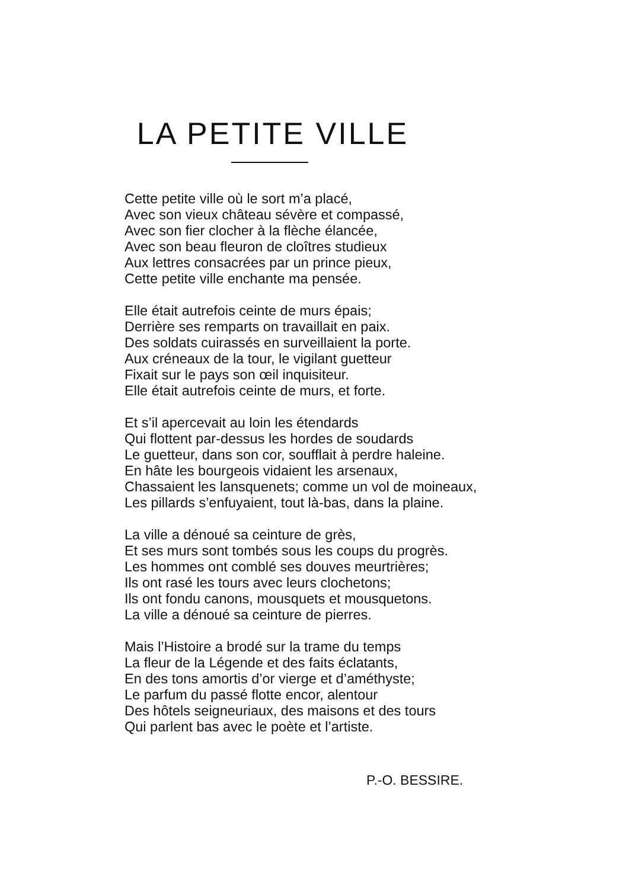LA PETITE VILLE
Cette petite ville où le sort m’a placé,
Avec son vieux château sévère et compassé,
Avec son fier clocher à la flèche élancée,
Avec son beau fleuron de cloîtres studieux
Aux lettres consacrées par un prince pieux,
Cette petite ville enchante ma pensée.
Elle était autrefois ceinte de murs épais;
Derrière ses remparts on travaillait en paix.
Des soldats cuirassés en surveillaient la porte.
Aux créneaux de la tour, le vigilant guetteur
Fixait sur le pays son œil inquisiteur.
Elle était autrefois ceinte de murs, et forte.
Et s’il apercevait au loin les étendards
Qui flottent par-dessus les hordes de soudards
Le guetteur, dans son cor, soufflait à perdre haleine.
En hâte les bourgeois vidaient les arsenaux,
Chassaient les lansquenets; comme un vol de moineaux,
Les pillards s’enfuyaient, tout là-bas, dans la plaine.
La ville a dénoué sa ceinture de grès,
Et ses murs sont tombés sous les coups du progrès.
Les hommes ont comblé ses douves meurtrières;
Ils ont rasé les tours avec leurs clochetons;
Ils ont fondu canons, mousquets et mousquetons.
La ville a dénoué sa ceinture de pierres.
Mais l’Histoire a brodé sur la trame du temps
La fleur de la Légende et des faits éclatants,
En des tons amortis d’or vierge et d’améthyste;
Le parfum du passé flotte encor, alentour
Des hôtels seigneuriaux, des maisons et des tours
Qui parlent bas avec le poète et l’artiste.
P.-O. BESSIRE.